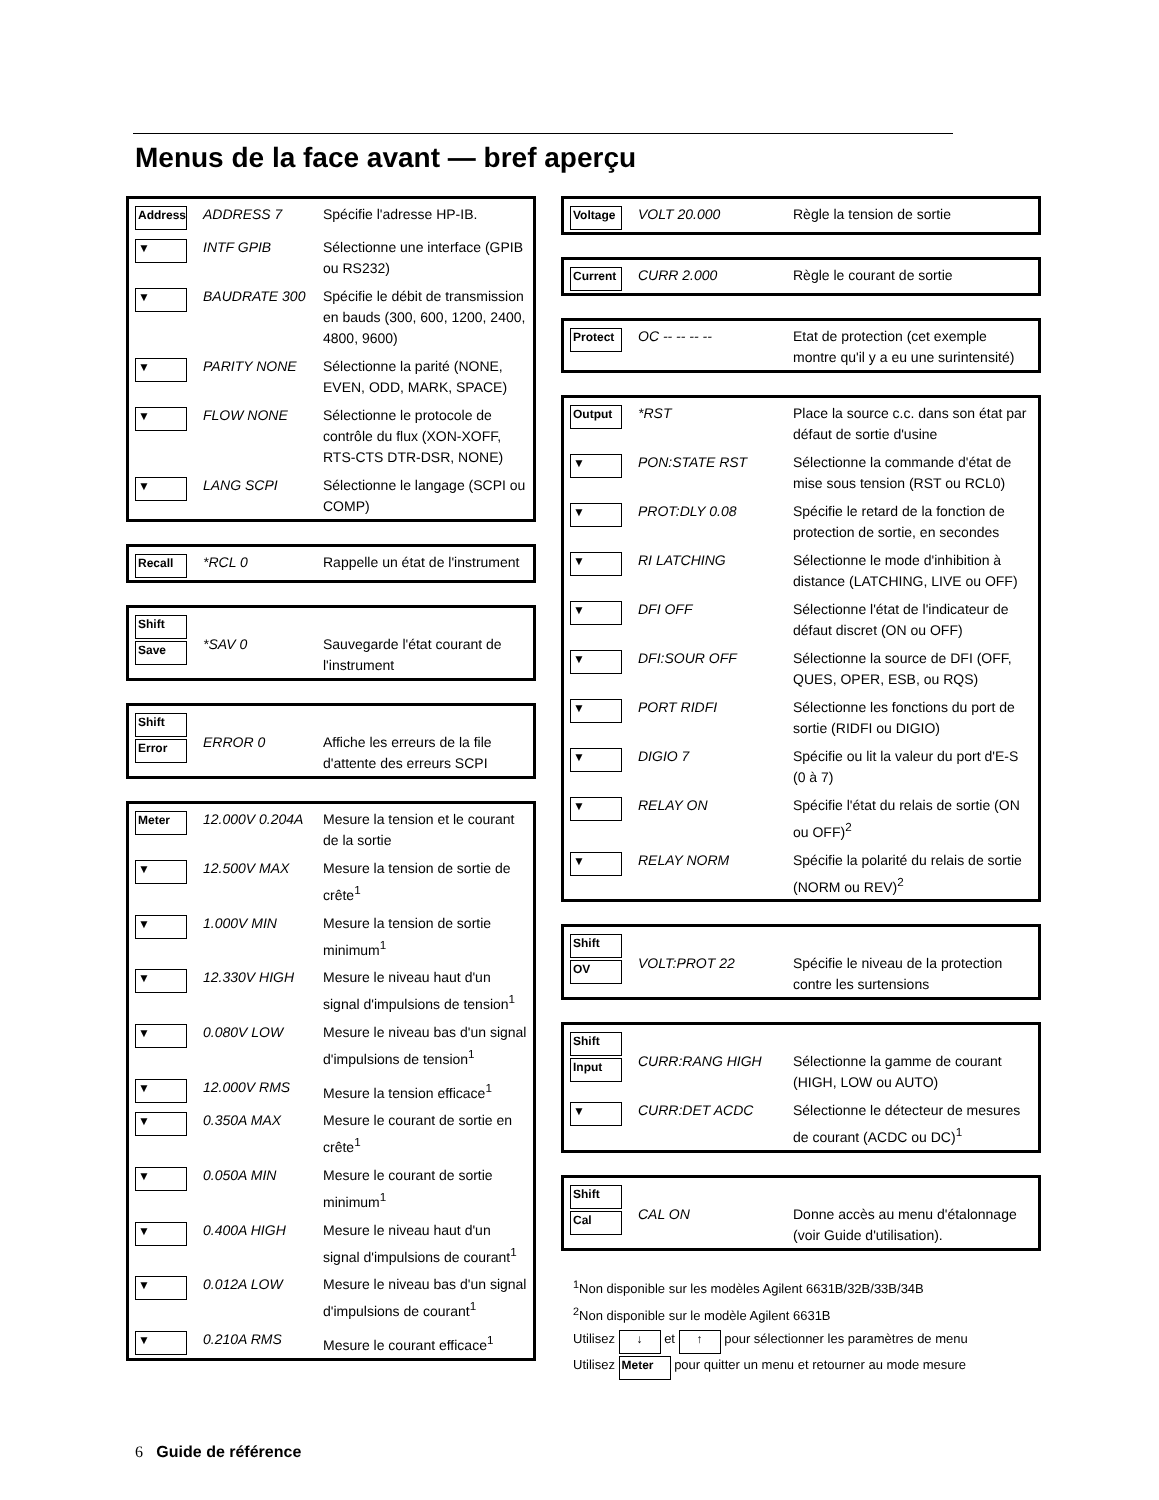Menus de la face avant — bref aperçu
| Address | ADDRESS 7 | Spécifie l'adresse HP-IB. |
| ▼ | INTF GPIB | Sélectionne une interface (GPIB ou RS232) |
| ▼ | BAUDRATE 300 | Spécifie le débit de transmission en bauds (300, 600, 1200, 2400, 4800, 9600) |
| ▼ | PARITY NONE | Sélectionne la parité (NONE, EVEN, ODD, MARK, SPACE) |
| ▼ | FLOW NONE | Sélectionne le protocole de contrôle du flux (XON-XOFF, RTS-CTS DTR-DSR, NONE) |
| ▼ | LANG SCPI | Sélectionne le langage (SCPI ou COMP) |
| Recall | *RCL 0 | Rappelle un état de l'instrument |
| Shift Save | *SAV 0 | Sauvegarde l'état courant de l'instrument |
| Shift Error | ERROR 0 | Affiche les erreurs de la file d'attente des erreurs SCPI |
| Meter | 12.000V 0.204A | Mesure la tension et le courant de la sortie |
| ▼ | 12.500V MAX | Mesure la tension de sortie de crête<sup>1</sup> |
| ▼ | 1.000V MIN | Mesure la tension de sortie minimum<sup>1</sup> |
| ▼ | 12.330V HIGH | Mesure le niveau haut d'un signal d'impulsions de tension<sup>1</sup> |
| ▼ | 0.080V LOW | Mesure le niveau bas d'un signal d'impulsions de tension<sup>1</sup> |
| ▼ | 12.000V RMS | Mesure la tension efficace<sup>1</sup> |
| ▼ | 0.350A MAX | Mesure le courant de sortie en crête<sup>1</sup> |
| ▼ | 0.050A MIN | Mesure le courant de sortie minimum<sup>1</sup> |
| ▼ | 0.400A HIGH | Mesure le niveau haut d'un signal d'impulsions de courant<sup>1</sup> |
| ▼ | 0.012A LOW | Mesure le niveau bas d'un signal d'impulsions de courant<sup>1</sup> |
| ▼ | 0.210A RMS | Mesure le courant efficace<sup>1</sup> |
| Voltage | VOLT 20.000 | Règle la tension de sortie |
| Current | CURR 2.000 | Règle le courant de sortie |
| Protect | OC -- -- -- -- | Etat de protection (cet exemple montre qu'il y a eu une surintensité) |
| Output | *RST | Place la source c.c. dans son état par défaut de sortie d'usine |
| ▼ | PON:STATE RST | Sélectionne la commande d'état de mise sous tension (RST ou RCL0) |
| ▼ | PROT:DLY 0.08 | Spécifie le retard de la fonction de protection de sortie, en secondes |
| ▼ | RI LATCHING | Sélectionne le mode d'inhibition à distance (LATCHING, LIVE ou OFF) |
| ▼ | DFI OFF | Sélectionne l'état de l'indicateur de défaut discret (ON ou OFF) |
| ▼ | DFI:SOUR OFF | Sélectionne la source de DFI (OFF, QUES, OPER, ESB, ou RQS) |
| ▼ | PORT RIDFI | Sélectionne les fonctions du port de sortie (RIDFI ou DIGIO) |
| ▼ | DIGIO 7 | Spécifie ou lit la valeur du port d'E-S (0 à 7) |
| ▼ | RELAY ON | Spécifie l'état du relais de sortie (ON ou OFF)<sup>2</sup> |
| ▼ | RELAY NORM | Spécifie la polarité du relais de sortie (NORM ou REV)<sup>2</sup> |
| Shift OV | VOLT:PROT 22 | Spécifie le niveau de la protection contre les surtensions |
| Shift Input | CURR:RANG HIGH | Sélectionne la gamme de courant (HIGH, LOW ou AUTO) |
| ▼ | CURR:DET ACDC | Sélectionne le détecteur de mesures de courant (ACDC ou DC)<sup>1</sup> |
| Shift Cal | CAL ON | Donne accès au menu d'étalonnage (voir Guide d'utilisation). |
<sup>1</sup> Non disponible sur les modèles Agilent 6631B/32B/33B/34B
<sup>2</sup> Non disponible sur le modèle Agilent 6631B
Utilisez ↓ et ↑ pour sélectionner les paramètres de menu
Utilisez Meter pour quitter un menu et retourner au mode mesure
6 Guide de référence